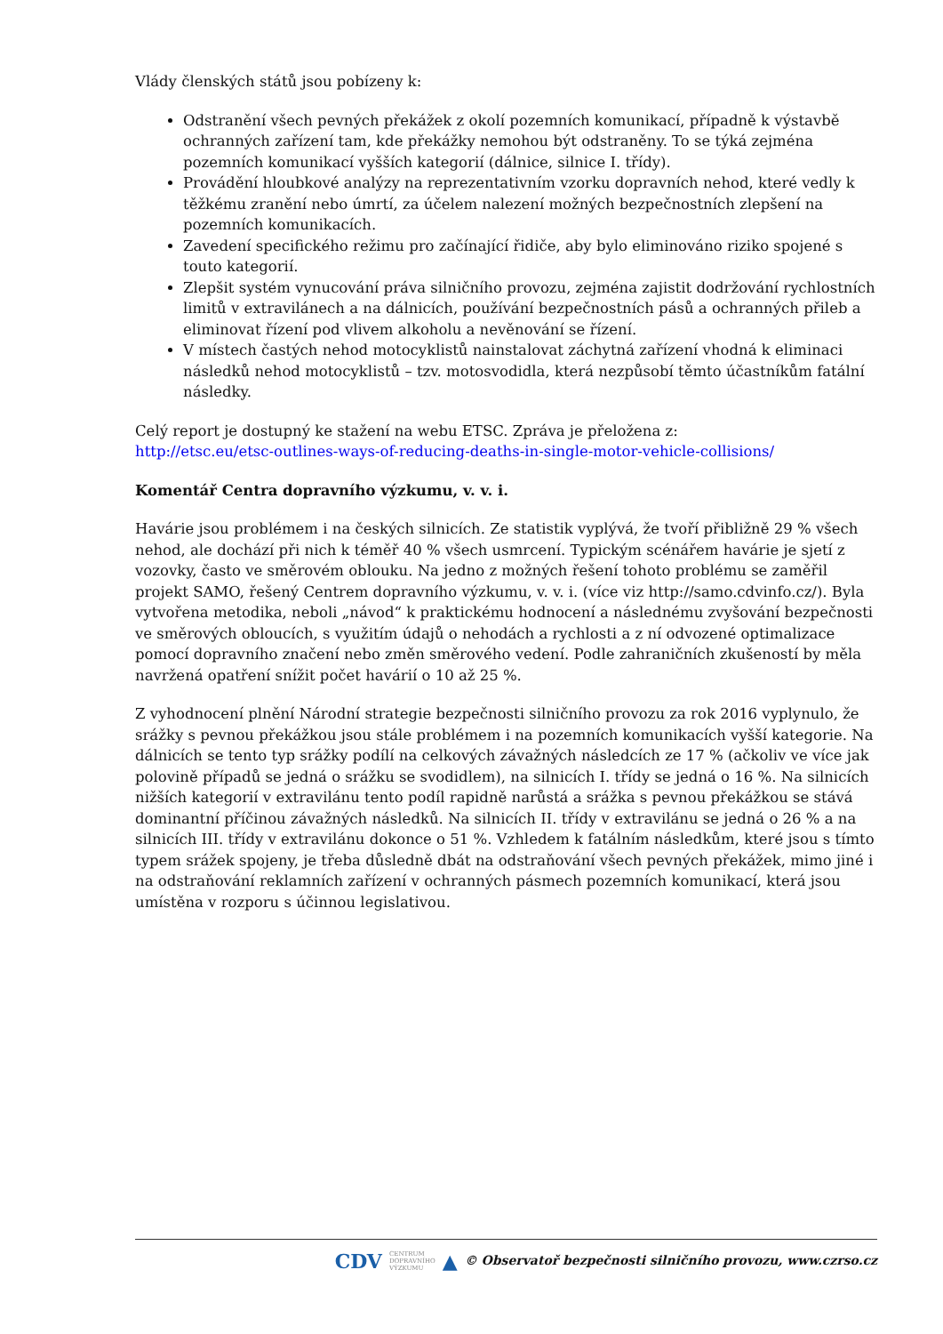Vlády členských států jsou pobízeny k:
Odstranění všech pevných překážek z okolí pozemních komunikací, případně k výstavbě ochranných zařízení tam, kde překážky nemohou být odstraněny. To se týká zejména pozemních komunikací vyšších kategorií (dálnice, silnice I. třídy).
Provádění hloubkové analýzy na reprezentativním vzorku dopravních nehod, které vedly k těžkému zranění nebo úmrtí, za účelem nalezení možných bezpečnostních zlepšení na pozemních komunikacích.
Zavedení specifického režimu pro začínající řidiče, aby bylo eliminováno riziko spojené s touto kategorií.
Zlepšit systém vynucování práva silničního provozu, zejména zajistit dodržování rychlostních limitů v extravilánech a na dálnicích, používání bezpečnostních pásů a ochranných přileb a eliminovat řízení pod vlivem alkoholu a nevěnování se řízení.
V místech častých nehod motocyklistů nainstalovat záchytná zařízení vhodná k eliminaci následků nehod motocyklistů – tzv. motosvodidla, která nezpůsobí těmto účastníkům fatální následky.
Celý report je dostupný ke stažení na webu ETSC. Zpráva je přeložena z:
http://etsc.eu/etsc-outlines-ways-of-reducing-deaths-in-single-motor-vehicle-collisions/
Komentář Centra dopravního výzkumu, v. v. i.
Havárie jsou problémem i na českých silnicích. Ze statistik vyplývá, že tvoří přibližně 29 % všech nehod, ale dochází při nich k téměř 40 % všech usmrcení. Typickým scénářem havárie je sjetí z vozovky, často ve směrovém oblouku. Na jedno z možných řešení tohoto problému se zaměřil projekt SAMO, řešený Centrem dopravního výzkumu, v. v. i. (více viz http://samo.cdvinfo.cz/). Byla vytvořena metodika, neboli „návod“ k praktickému hodnocení a následnému zvyšování bezpečnosti ve směrových obloucích, s využitím údajů o nehodách a rychlosti a z ní odvozené optimalizace pomocí dopravního značení nebo změn směrového vedení. Podle zahraničních zkušeností by měla navržená opatření snížit počet havárií o 10 až 25 %.
Z vyhodnocení plnění Národní strategie bezpečnosti silničního provozu za rok 2016 vyplynulo, že srážky s pevnou překážkou jsou stále problémem i na pozemních komunikacích vyšší kategorie. Na dálnicích se tento typ srážky podílí na celkových závažných následcích ze 17 % (ačkoliv ve více jak polovině případů se jedná o srážku se svodidlem), na silnicích I. třídy se jedná o 16 %. Na silnicích nižších kategorií v extravilánu tento podíl rapidně narůstá a srážka s pevnou překážkou se stává dominantní příčinou závažných následků. Na silnicích II. třídy v extravilánu se jedná o 26 % a na silnicích III. třídy v extravilánu dokonce o 51 %. Vzhledem k fatálním následkům, které jsou s tímto typem srážek spojeny, je třeba důsledně dbát na odstraňování všech pevných překážek, mimo jiné i na odstraňování reklamních zařízení v ochranných pásmech pozemních komunikací, která jsou umístěna v rozporu s účinnou legislativou.
CDV CENTRUM
DOPRAVNÍHO
VÝZKUMU ▲ © Observatoř bezpečnosti silničního provozu, www.czrso.cz